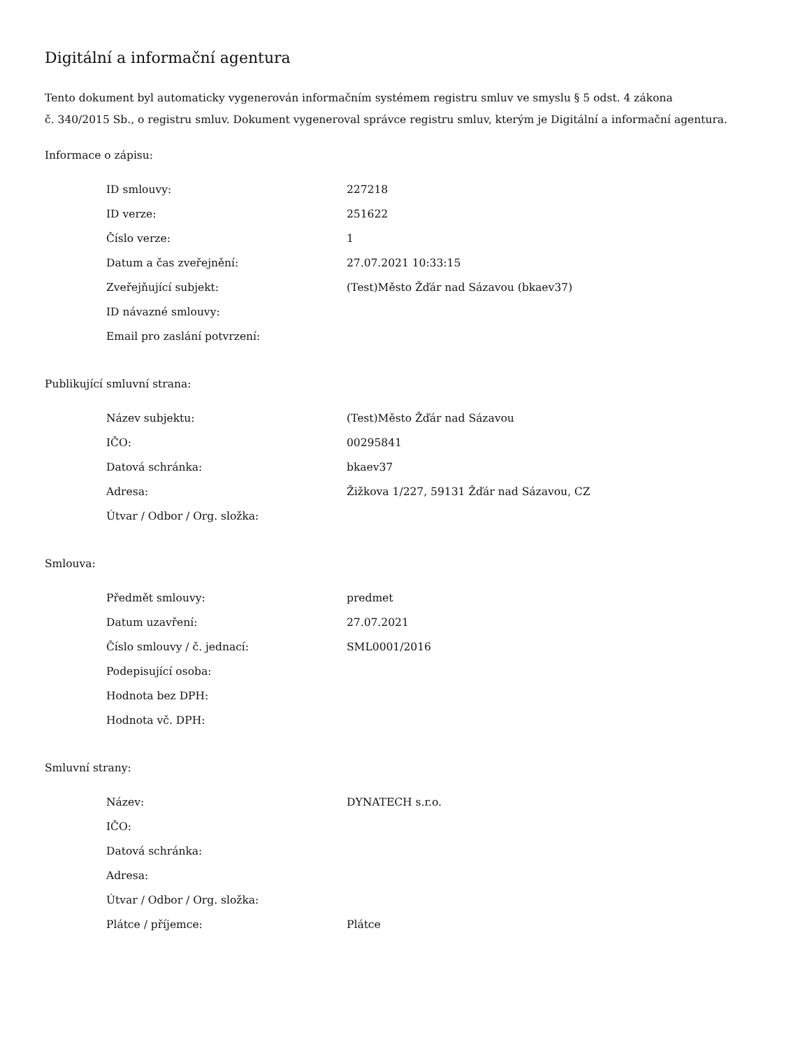Digitální a informační agentura
Tento dokument byl automaticky vygenerován informačním systémem registru smluv ve smyslu § 5 odst. 4 zákona
č. 340/2015 Sb., o registru smluv. Dokument vygeneroval správce registru smluv, kterým je Digitální a informační agentura.
Informace o zápisu:
| ID smlouvy: | 227218 |
| ID verze: | 251622 |
| Číslo verze: | 1 |
| Datum a čas zveřejnění: | 27.07.2021 10:33:15 |
| Zveřejňující subjekt: | (Test)Město Žďár nad Sázavou (bkaev37) |
| ID návazné smlouvy: | |
| Email pro zaslání potvrzení: | |
Publikující smluvní strana:
| Název subjektu: | (Test)Město Žďár nad Sázavou |
| IČO: | 00295841 |
| Datová schránka: | bkaev37 |
| Adresa: | Žižkova 1/227, 59131 Žďár nad Sázavou, CZ |
| Útvar / Odbor / Org. složka: | |
Smlouva:
| Předmět smlouvy: | predmet |
| Datum uzavření: | 27.07.2021 |
| Číslo smlouvy / č. jednací: | SML0001/2016 |
| Podepisující osoba: | |
| Hodnota bez DPH: | |
| Hodnota vč. DPH: | |
Smluvní strany:
| Název: | DYNATECH s.r.o. |
| IČO: | |
| Datová schránka: | |
| Adresa: | |
| Útvar / Odbor / Org. složka: | |
| Plátce / příjemce: | Plátce |